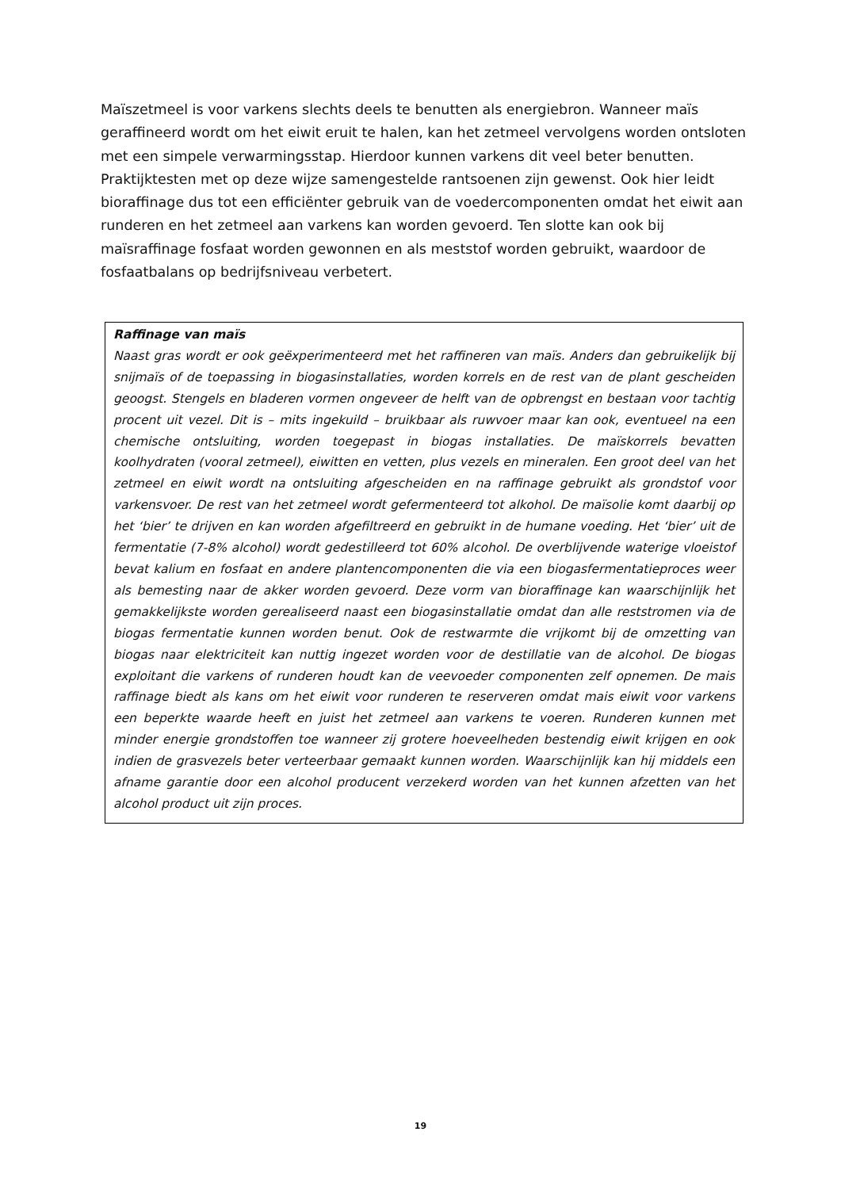Maïszetmeel is voor varkens slechts deels te benutten als energiebron. Wanneer maïs geraffineerd wordt om het eiwit eruit te halen, kan het zetmeel vervolgens worden ontsloten met een simpele verwarmingsstap. Hierdoor kunnen varkens dit veel beter benutten. Praktijktesten met op deze wijze samengestelde rantsoenen zijn gewenst. Ook hier leidt bioraffinage dus tot een efficiënter gebruik van de voedercomponenten omdat het eiwit aan runderen en het zetmeel aan varkens kan worden gevoerd. Ten slotte kan ook bij maïsraffinage fosfaat worden gewonnen en als meststof worden gebruikt, waardoor de fosfaatbalans op bedrijfsniveau verbetert.
Raffinage van maïs
Naast gras wordt er ook geëxperimenteerd met het raffineren van maïs. Anders dan gebruikelijk bij snijmaïs of de toepassing in biogasinstallaties, worden korrels en de rest van de plant gescheiden geoogst. Stengels en bladeren vormen ongeveer de helft van de opbrengst en bestaan voor tachtig procent uit vezel. Dit is – mits ingekuild – bruikbaar als ruwvoer maar kan ook, eventueel na een chemische ontsluiting, worden toegepast in biogas installaties. De maïskorrels bevatten koolhydraten (vooral zetmeel), eiwitten en vetten, plus vezels en mineralen. Een groot deel van het zetmeel en eiwit wordt na ontsluiting afgescheiden en na raffinage gebruikt als grondstof voor varkensvoer. De rest van het zetmeel wordt gefermenteerd tot alkohol. De maïsolie komt daarbij op het ‘bier’ te drijven en kan worden afgefiltreerd en gebruikt in de humane voeding. Het ‘bier’ uit de fermentatie (7-8% alcohol) wordt gedestilleerd tot 60% alcohol. De overblijvende waterige vloeistof bevat kalium en fosfaat en andere plantencomponenten die via een biogasfermentatieproces weer als bemesting naar de akker worden gevoerd. Deze vorm van bioraffinage kan waarschijnlijk het gemakkelijkste worden gerealiseerd naast een biogasinstallatie omdat dan alle reststromen via de biogas fermentatie kunnen worden benut. Ook de restwarmte die vrijkomt bij de omzetting van biogas naar elektriciteit kan nuttig ingezet worden voor de destillatie van de alcohol. De biogas exploitant die varkens of runderen houdt kan de veevoeder componenten zelf opnemen. De mais raffinage biedt als kans om het eiwit voor runderen te reserveren omdat mais eiwit voor varkens een beperkte waarde heeft en juist het zetmeel aan varkens te voeren. Runderen kunnen met minder energie grondstoffen toe wanneer zij grotere hoeveelheden bestendig eiwit krijgen en ook indien de grasvezels beter verteerbaar gemaakt kunnen worden. Waarschijnlijk kan hij middels een afname garantie door een alcohol producent verzekerd worden van het kunnen afzetten van het alcohol product uit zijn proces.
19